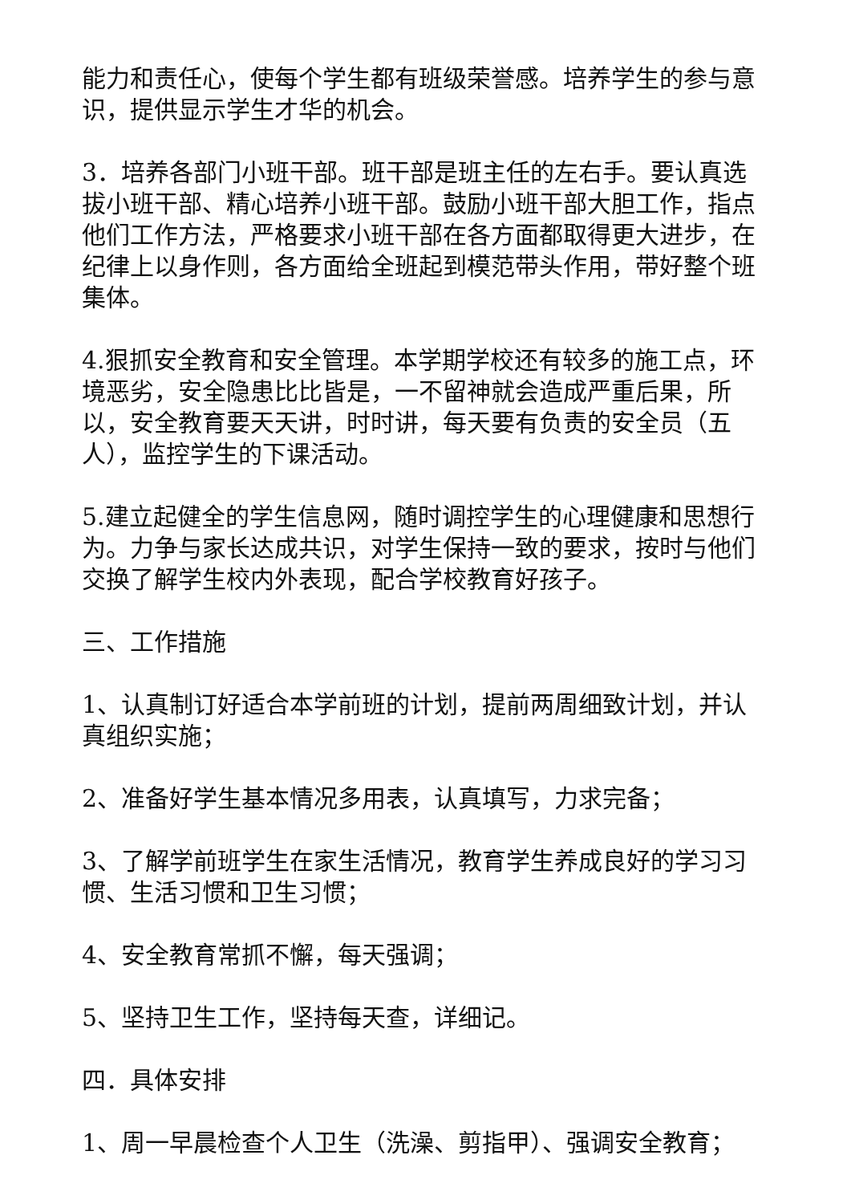能力和责任心，使每个学生都有班级荣誉感。培养学生的参与意识，提供显示学生才华的机会。
3．培养各部门小班干部。班干部是班主任的左右手。要认真选拔小班干部、精心培养小班干部。鼓励小班干部大胆工作，指点他们工作方法，严格要求小班干部在各方面都取得更大进步，在纪律上以身作则，各方面给全班起到模范带头作用，带好整个班集体。
4.狠抓安全教育和安全管理。本学期学校还有较多的施工点，环境恶劣，安全隐患比比皆是，一不留神就会造成严重后果，所以，安全教育要天天讲，时时讲，每天要有负责的安全员（五人），监控学生的下课活动。
5.建立起健全的学生信息网，随时调控学生的心理健康和思想行为。力争与家长达成共识，对学生保持一致的要求，按时与他们交换了解学生校内外表现，配合学校教育好孩子。
三、工作措施
1、认真制订好适合本学前班的计划，提前两周细致计划，并认真组织实施；
2、准备好学生基本情况多用表，认真填写，力求完备；
3、了解学前班学生在家生活情况，教育学生养成良好的学习习惯、生活习惯和卫生习惯；
4、安全教育常抓不懈，每天强调；
5、坚持卫生工作，坚持每天查，详细记。
四．具体安排
1、周一早晨检查个人卫生（洗澡、剪指甲）、强调安全教育；